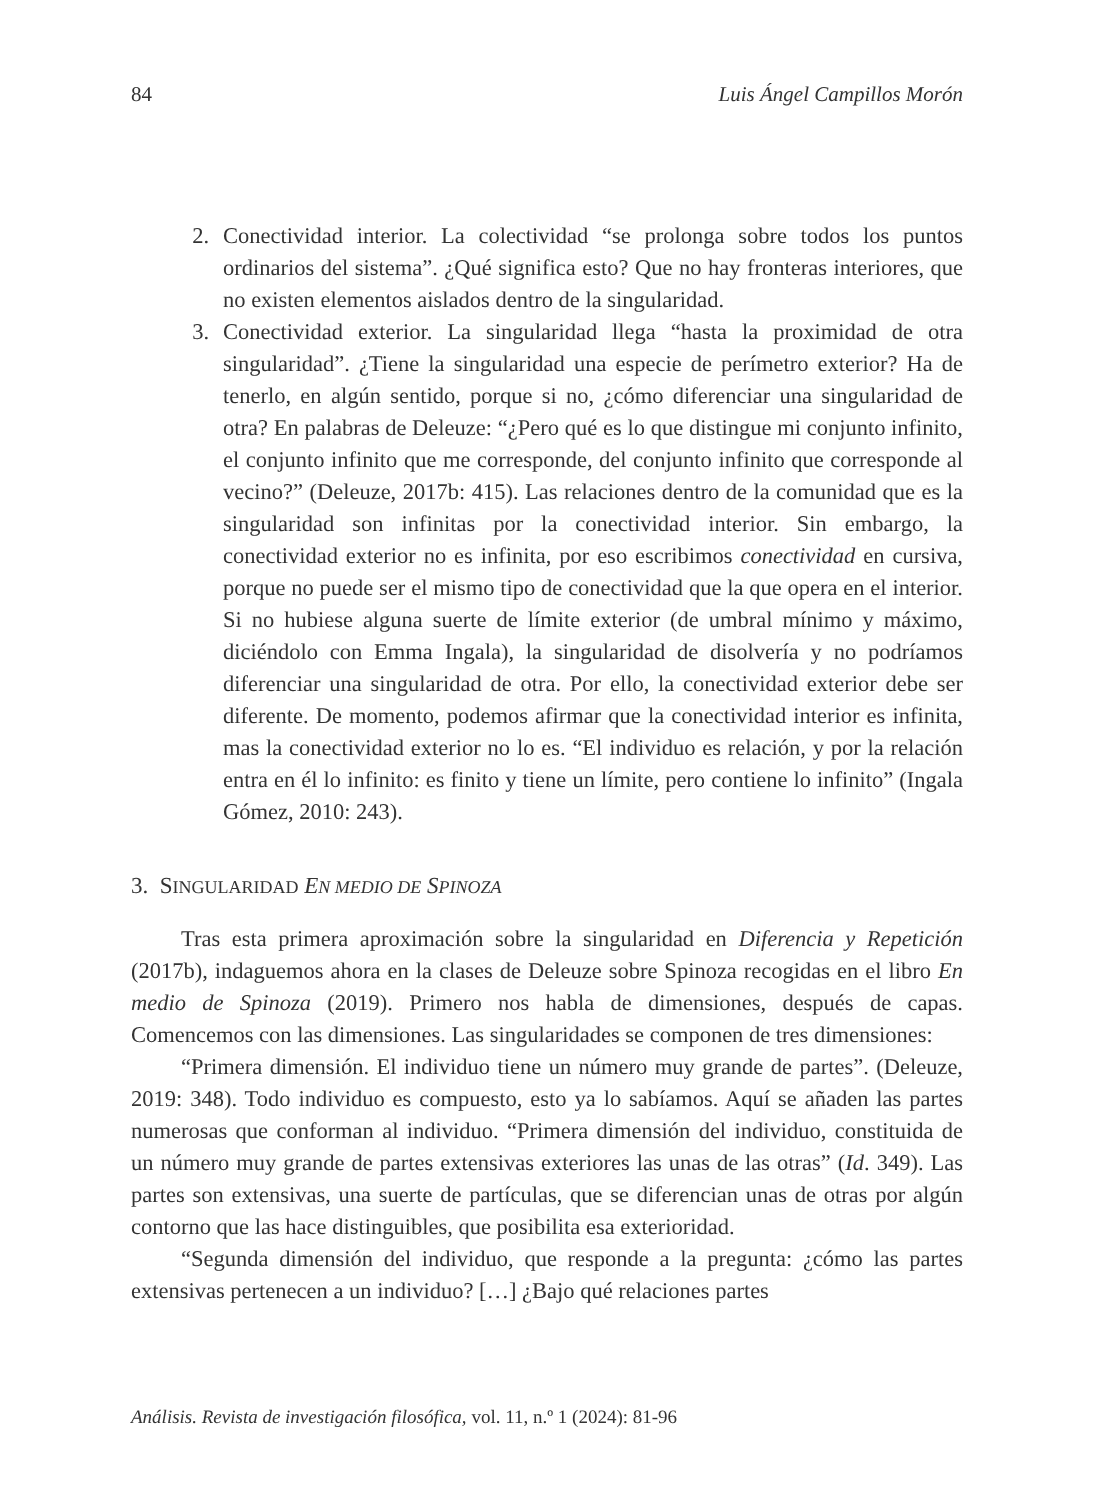84 Luis Ángel Campillos Morón
2. Conectividad interior. La colectividad “se prolonga sobre todos los puntos ordinarios del sistema”. ¿Qué significa esto? Que no hay fronteras interiores, que no existen elementos aislados dentro de la singularidad.
3. Conectividad exterior. La singularidad llega “hasta la proximidad de otra singularidad”. ¿Tiene la singularidad una especie de perímetro exterior? Ha de tenerlo, en algún sentido, porque si no, ¿cómo diferenciar una singularidad de otra? En palabras de Deleuze: “¿Pero qué es lo que distingue mi conjunto infinito, el conjunto infinito que me corresponde, del conjunto infinito que corresponde al vecino?” (Deleuze, 2017b: 415). Las relaciones dentro de la comunidad que es la singularidad son infinitas por la conectividad interior. Sin embargo, la conectividad exterior no es infinita, por eso escribimos conectividad en cursiva, porque no puede ser el mismo tipo de conectividad que la que opera en el interior. Si no hubiese alguna suerte de límite exterior (de umbral mínimo y máximo, diciéndolo con Emma Ingala), la singularidad de disolvería y no podríamos diferenciar una singularidad de otra. Por ello, la conectividad exterior debe ser diferente. De momento, podemos afirmar que la conectividad interior es infinita, mas la conectividad exterior no lo es. “El individuo es relación, y por la relación entra en él lo infinito: es finito y tiene un límite, pero contiene lo infinito” (Ingala Gómez, 2010: 243).
3. SINGULARIDAD EN MEDIO DE SPINOZA
Tras esta primera aproximación sobre la singularidad en Diferencia y Repetición (2017b), indaguemos ahora en la clases de Deleuze sobre Spinoza recogidas en el libro En medio de Spinoza (2019). Primero nos habla de dimensiones, después de capas. Comencemos con las dimensiones. Las singularidades se componen de tres dimensiones:
“Primera dimensión. El individuo tiene un número muy grande de partes”. (Deleuze, 2019: 348). Todo individuo es compuesto, esto ya lo sabíamos. Aquí se añaden las partes numerosas que conforman al individuo. “Primera dimensión del individuo, constituida de un número muy grande de partes extensivas exteriores las unas de las otras” (Id. 349). Las partes son extensivas, una suerte de partículas, que se diferencian unas de otras por algún contorno que las hace distinguibles, que posibilita esa exterioridad.
“Segunda dimensión del individuo, que responde a la pregunta: ¿cómo las partes extensivas pertenecen a un individuo? […] ¿Bajo qué relaciones partes
Análisis. Revista de investigación filosófica, vol. 11, n.º 1 (2024): 81-96